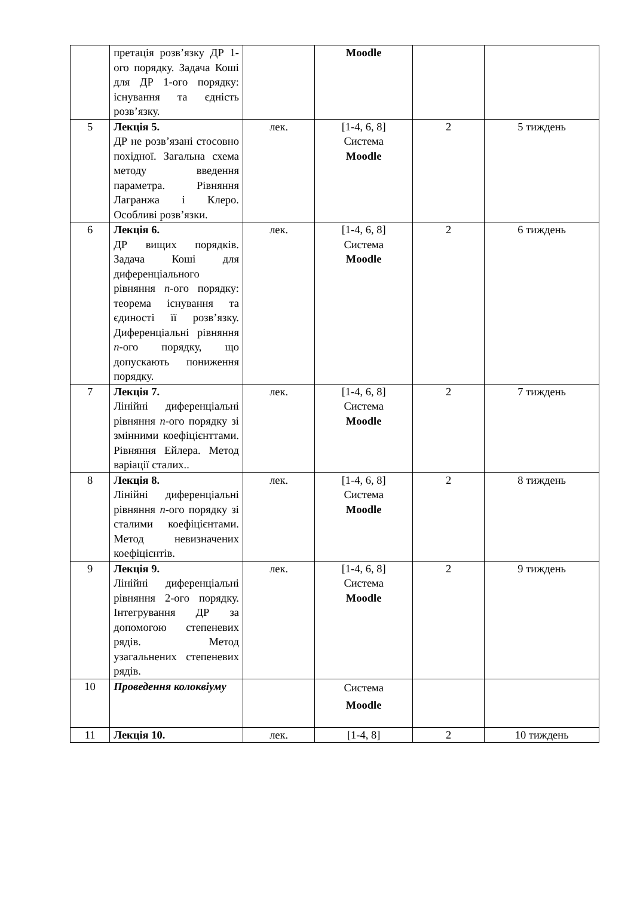| | претація розв’язку ДР 1-ого порядку. Задача Коші для ДР 1-ого порядку: існування та єдність розв’язку. | | Moodle | | |
| 5 | Лекція 5. ДР не розв’язані стосовно похідної. Загальна схема методу введення параметра. Рівняння Лагранжа і Клеро. Особливі розв’язки. | лек. | [1-4, 6, 8] Система Moodle | 2 | 5 тиждень |
| 6 | Лекція 6. ДР вищих порядків. Задача Коші для диференціального рівняння n -ого порядку: теорема існування та єдиності її розв’язку. Диференціальні рівняння n -ого порядку, що допускають пониження порядку. | лек. | [1-4, 6, 8] Система Moodle | 2 | 6 тиждень |
| 7 | Лекція 7. Лінійні диференціальні рівняння n -ого порядку зі змінними коефіцієнттами. Рівняння Ейлера. Метод варіації сталих.. | лек. | [1-4, 6, 8] Система Moodle | 2 | 7 тиждень |
| 8 | Лекція 8. Лінійні диференціальні рівняння n -ого порядку зі сталими коефіцієнтами. Метод невизначених коефіцієнтів. | лек. | [1-4, 6, 8] Система Moodle | 2 | 8 тиждень |
| 9 | Лекція 9. Лінійні диференціальні рівняння 2-ого порядку. Інтегрування ДР за допомогою степеневих рядів. Метод узагальнених степеневих рядів. | лек. | [1-4, 6, 8] Система Moodle | 2 | 9 тиждень |
| 10 | Проведення колоквіуму | | Система Moodle | | |
| 11 | Лекція 10. | лек. | [1-4, 8] | 2 | 10 тиждень |